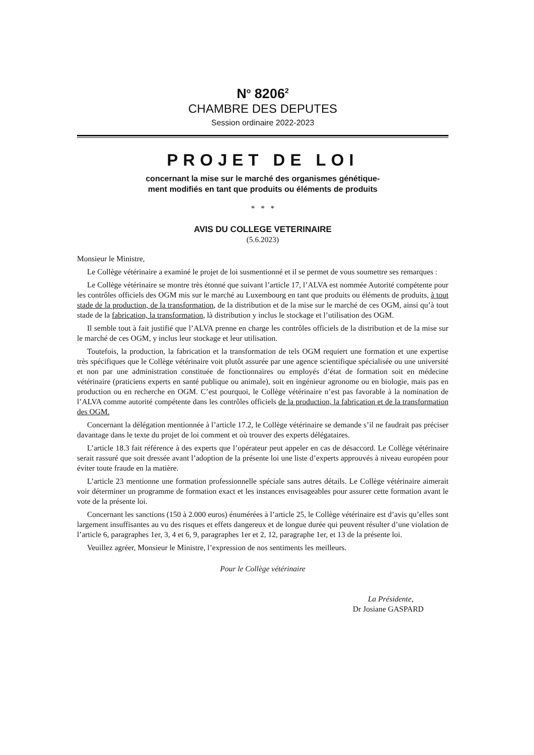N<sup>o</sup> 8206<sup>2</sup>
CHAMBRE DES DEPUTES
Session ordinaire 2022-2023
PROJET DE LOI
concernant la mise sur le marché des organismes génétique-
ment modifiés en tant que produits ou éléments de produits
* * *
AVIS DU COLLEGE VETERINAIRE
(5.6.2023)
Monsieur le Ministre,
Le Collège vétérinaire a examiné le projet de loi susmentionné et il se permet de vous soumettre ses remarques :
Le Collège vétérinaire se montre très étonné que suivant l’article 17, l’ALVA est nommée Autorité compétente pour les contrôles officiels des OGM mis sur le marché au Luxembourg en tant que produits ou éléments de produits, à tout stade de la production, de la transformation, de la distribution et de la mise sur le marché de ces OGM, ainsi qu’à tout stade de la fabrication, la transformation, là distribution y inclus le stockage et l’utilisation des OGM.
Il semble tout à fait justifié que l’ALVA prenne en charge les contrôles officiels de la distribution et de la mise sur le marché de ces OGM, y inclus leur stockage et leur utilisation.
Toutefois, la production, la fabrication et la transformation de tels OGM requiert une formation et une expertise très spécifiques que le Collège vétérinaire voit plutôt assurée par une agence scientifique spécialisée ou une université et non par une administration constituée de fonctionnaires ou employés d’état de formation soit en médecine vétérinaire (praticiens experts en santé publique ou animale), soit en ingénieur agronome ou en biologie, mais pas en production ou en recherche en OGM. C’est pour­quoi, le Collège vétérinaire n’est pas favorable à la nomination de l’ALVA comme autorité compétente dans les contrôles officiels de la production, la fabrication et de la transformation des OGM.
Concernant la délégation mentionnée à l’article 17.2, le Collège vétérinaire se demande s’il ne faudrait pas préciser davantage dans le texte du projet de loi comment et où trouver des experts délégataires.
L’article 18.3 fait référence à des experts que l’opérateur peut appeler en cas de désaccord. Le Collège vétérinaire serait rassuré que soit dressée avant l’adoption de la présente loi une liste d’experts approuvés à niveau européen pour éviter toute fraude en la matière.
L’article 23 mentionne une formation professionnelle spéciale sans autres détails. Le Collège vété­rinaire aimerait voir déterminer un programme de formation exact et les instances envisageables pour assurer cette formation avant le vote de la présente loi.
Concernant les sanctions (150 à 2.000 euros) énumérées à l’article 25, le Collège vétérinaire est d’avis qu’elles sont largement insuffisantes au vu des risques et effets dangereux et de longue durée qui peuvent résulter d’une violation de l’article 6, paragraphes 1er, 3, 4 et 6, 9, paragraphes 1er et 2, 12, paragraphe 1er, et 13 de la présente loi.
Veuillez agréer, Monsieur le Ministre, l’expression de nos sentiments les meilleurs.
Pour le Collège vétérinaire
La Présidente,
Dr Josiane GASPARD